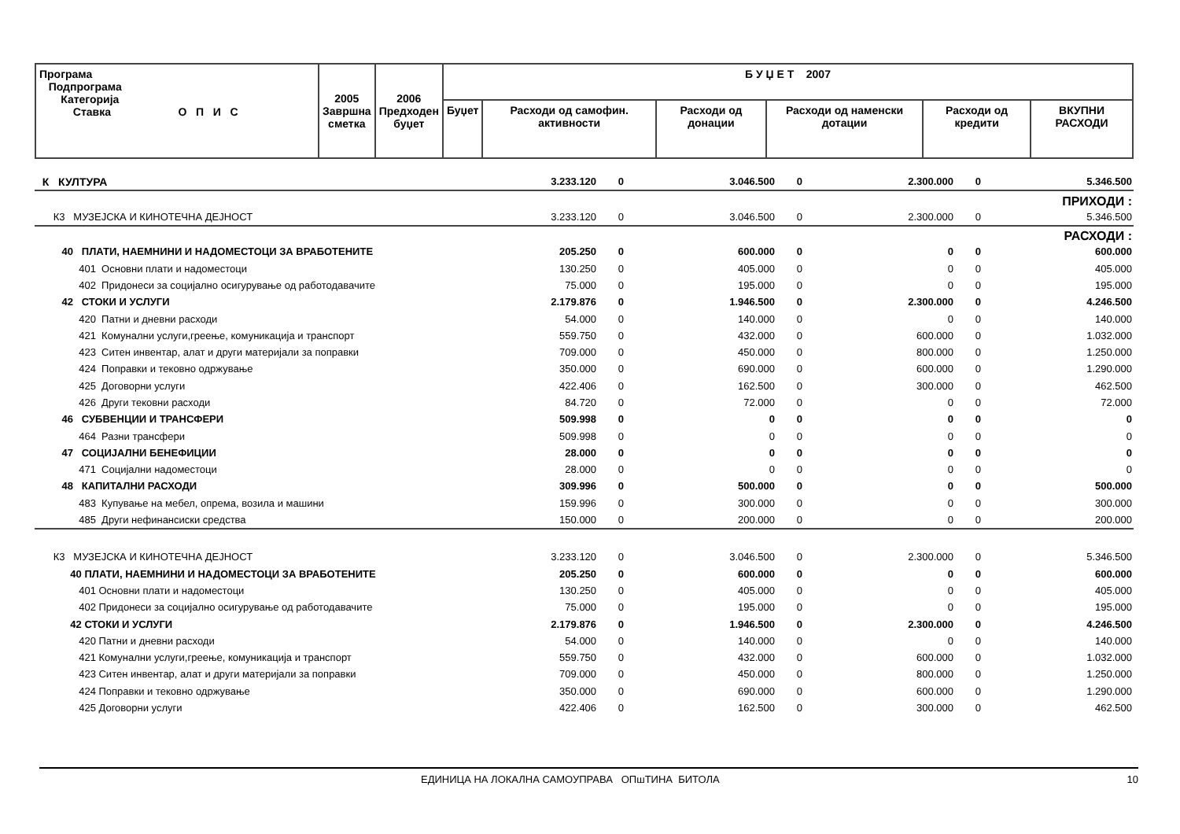| Програма Подпрограма Категорија Ставка О П И С | 2005 Завршна сметка | 2006 Предходен буџет | Б У Џ Е Т 2007 | | | | | |
| --- | --- | --- | --- | --- | --- | --- | --- | --- |
| | | | Буџет | Расходи од самофин. активности | Расходи од донации | Расходи од наменски дотации | Расходи од кредити | ВКУПНИ РАСХОДИ |
| К КУЛТУРА | 3.233.120 | 0 | 3.046.500 | 0 | 2.300.000 | 0 | 5.346.500 |
| ПРИХОДИ : | | | | | | | |
| К3 МУЗЕЈСКА И КИНОТЕЧНА ДЕЈНОСТ | 3.233.120 | 0 | 3.046.500 | 0 | 2.300.000 | 0 | 5.346.500 |
| РАСХОДИ : | | | | | | | |
| 40 ПЛАТИ, НАЕМНИНИ И НАДОМЕСТОЦИ ЗА ВРАБОТЕНИТЕ | 205.250 | 0 | 600.000 | 0 | 0 | 0 | 600.000 |
| 401 Основни плати и надоместоци | 130.250 | 0 | 405.000 | 0 | 0 | 0 | 405.000 |
| 402 Придонеси за социјално осигурување од работодавачите | 75.000 | 0 | 195.000 | 0 | 0 | 0 | 195.000 |
| 42 СТОКИ И УСЛУГИ | 2.179.876 | 0 | 1.946.500 | 0 | 2.300.000 | 0 | 4.246.500 |
| 420 Патни и дневни расходи | 54.000 | 0 | 140.000 | 0 | 0 | 0 | 140.000 |
| 421 Комунални услуги,греење, комуникација и транспорт | 559.750 | 0 | 432.000 | 0 | 600.000 | 0 | 1.032.000 |
| 423 Ситен инвентар, алат и други материјали за поправки | 709.000 | 0 | 450.000 | 0 | 800.000 | 0 | 1.250.000 |
| 424 Поправки и тековно одржување | 350.000 | 0 | 690.000 | 0 | 600.000 | 0 | 1.290.000 |
| 425 Договорни услуги | 422.406 | 0 | 162.500 | 0 | 300.000 | 0 | 462.500 |
| 426 Други тековни расходи | 84.720 | 0 | 72.000 | 0 | 0 | 0 | 72.000 |
| 46 СУБВЕНЦИИ И ТРАНСФЕРИ | 509.998 | 0 | 0 | 0 | 0 | 0 | 0 |
| 464 Разни трансфери | 509.998 | 0 | 0 | 0 | 0 | 0 | 0 |
| 47 СОЦИЈАЛНИ БЕНЕФИЦИИ | 28.000 | 0 | 0 | 0 | 0 | 0 | 0 |
| 471 Социјални надоместоци | 28.000 | 0 | 0 | 0 | 0 | 0 | 0 |
| 48 КАПИТАЛНИ РАСХОДИ | 309.996 | 0 | 500.000 | 0 | 0 | 0 | 500.000 |
| 483 Купување на мебел, опрема, возила и машини | 159.996 | 0 | 300.000 | 0 | 0 | 0 | 300.000 |
| 485 Други нефинансиски средства | 150.000 | 0 | 200.000 | 0 | 0 | 0 | 200.000 |
| К3 МУЗЕЈСКА И КИНОТЕЧНА ДЕЈНОСТ | 3.233.120 | 0 | 3.046.500 | 0 | 2.300.000 | 0 | 5.346.500 |
| 40 ПЛАТИ, НАЕМНИНИ И НАДОМЕСТОЦИ ЗА ВРАБОТЕНИТЕ | 205.250 | 0 | 600.000 | 0 | 0 | 0 | 600.000 |
| 401 Основни плати и надоместоци | 130.250 | 0 | 405.000 | 0 | 0 | 0 | 405.000 |
| 402 Придонеси за социјално осигурување од работодавачите | 75.000 | 0 | 195.000 | 0 | 0 | 0 | 195.000 |
| 42 СТОКИ И УСЛУГИ | 2.179.876 | 0 | 1.946.500 | 0 | 2.300.000 | 0 | 4.246.500 |
| 420 Патни и дневни расходи | 54.000 | 0 | 140.000 | 0 | 0 | 0 | 140.000 |
| 421 Комунални услуги,греење, комуникација и транспорт | 559.750 | 0 | 432.000 | 0 | 600.000 | 0 | 1.032.000 |
| 423 Ситен инвентар, алат и други материјали за поправки | 709.000 | 0 | 450.000 | 0 | 800.000 | 0 | 1.250.000 |
| 424 Поправки и тековно одржување | 350.000 | 0 | 690.000 | 0 | 600.000 | 0 | 1.290.000 |
| 425 Договорни услуги | 422.406 | 0 | 162.500 | 0 | 300.000 | 0 | 462.500 |
ЕДИНИЦА НА ЛОКАЛНА САМОУПРАВА ОПшТИНА БИТОЛА 10